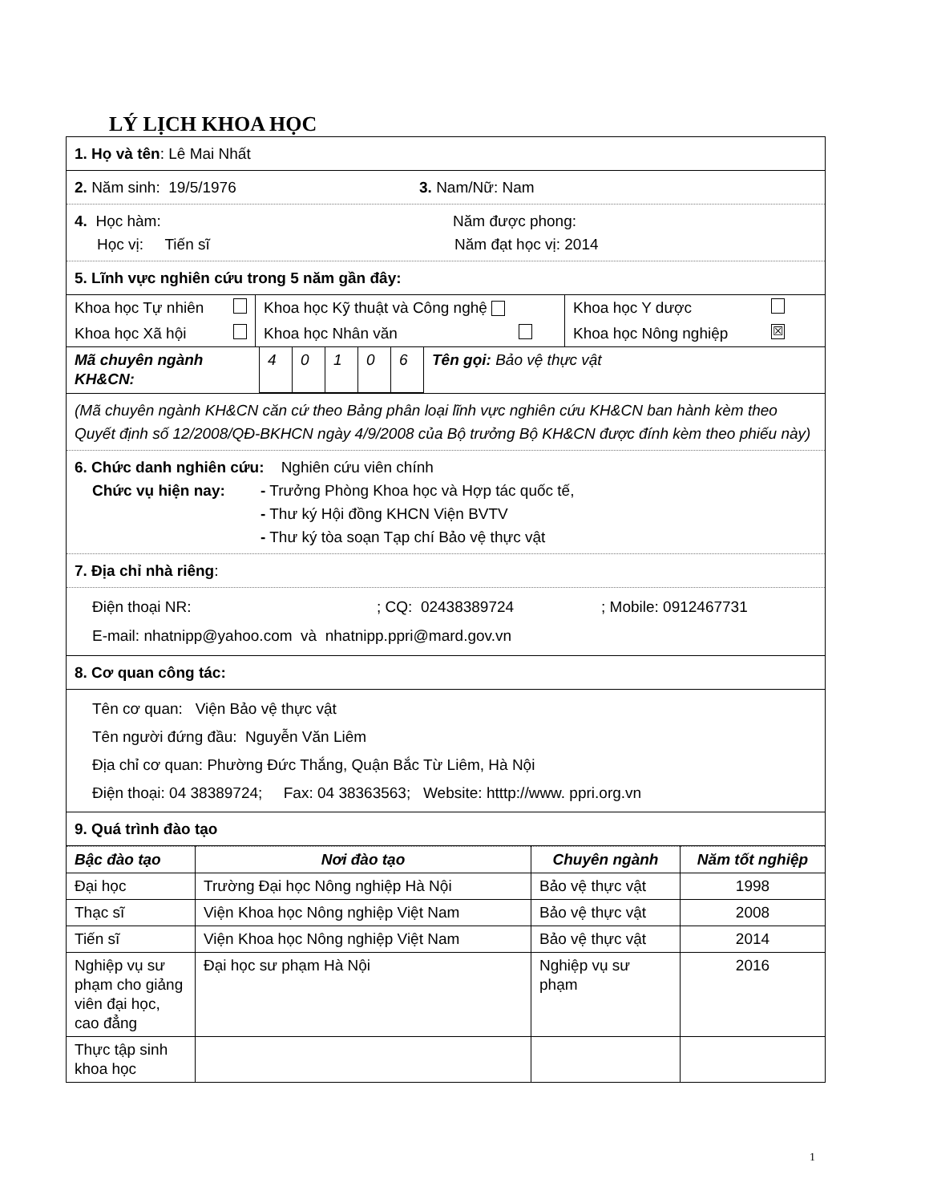LÝ LỊCH KHOA HỌC
1. Họ và tên: Lê Mai Nhất
2. Năm sinh: 19/5/1976 3. Nam/Nữ: Nam
4. Học hàm: Năm được phong:
Học vị: Tiến sĩ Năm đạt học vị: 2014
5. Lĩnh vực nghiên cứu trong 5 năm gần đây:
| Khoa học Tự nhiên | Khoa học Kỹ thuật và Công nghệ | Khoa học Y dược |
| Khoa học Xã hội | Khoa học Nhân văn | Khoa học Nông nghiệp ☒ |
| Mã chuyên ngành KH&CN: | 4 | 0 | 1 | 0 | 6 | Tên gọi: Bảo vệ thực vật |
(Mã chuyên ngành KH&CN căn cứ theo Bảng phân loại lĩnh vực nghiên cứu KH&CN ban hành kèm theo Quyết định số 12/2008/QĐ-BKHCN ngày 4/9/2008 của Bộ trưởng Bộ KH&CN được đính kèm theo phiếu này)
6. Chức danh nghiên cứu: Nghiên cứu viên chính
Chức vụ hiện nay: - Trưởng Phòng Khoa học và Hợp tác quốc tế,
- Thư ký Hội đồng KHCN Viện BVTV
- Thư ký tòa soạn Tạp chí Bảo vệ thực vật
7. Địa chỉ nhà riêng:
Điện thoại NR:; CQ: 02438389724; Mobile: 0912467731
E-mail: nhatnipp@yahoo.com và nhatnipp.ppri@mard.gov.vn
8. Cơ quan công tác:
Tên cơ quan: Viện Bảo vệ thực vật
Tên người đứng đầu: Nguyễn Văn Liêm
Địa chỉ cơ quan: Phường Đức Thắng, Quận Bắc Từ Liêm, Hà Nội
Điện thoại: 04 38389724; Fax: 04 38363563; Website: htttp://www. ppri.org.vn
9. Quá trình đào tạo
| Bậc đào tạo | Nơi đào tạo | Chuyên ngành | Năm tốt nghiệp |
| --- | --- | --- | --- |
| Đại học | Trường Đại học Nông nghiệp Hà Nội | Bảo vệ thực vật | 1998 |
| Thạc sĩ | Viện Khoa học Nông nghiệp Việt Nam | Bảo vệ thực vật | 2008 |
| Tiến sĩ | Viện Khoa học Nông nghiệp Việt Nam | Bảo vệ thực vật | 2014 |
| Nghiệp vụ sư phạm cho giảng viên đại học, cao đẳng | Đại học sư phạm Hà Nội | Nghiệp vụ sư phạm | 2016 |
| Thực tập sinh khoa học | | | |
1